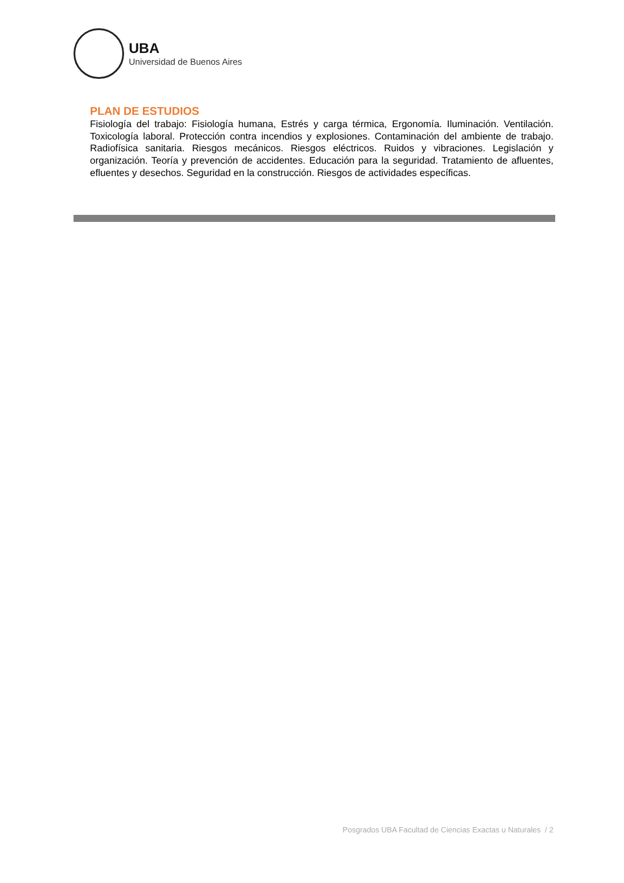UBA
Universidad de Buenos Aires
PLAN DE ESTUDIOS
Fisiología del trabajo: Fisiología humana, Estrés y carga térmica, Ergonomía. Iluminación. Ventilación. Toxicología laboral. Protección contra incendios y explosiones. Contaminación del ambiente de trabajo. Radiofísica sanitaria. Riesgos mecánicos. Riesgos eléctricos. Ruidos y vibraciones. Legislación y organización. Teoría y prevención de accidentes. Educación para la seguridad. Tratamiento de afluentes, efluentes y desechos. Seguridad en la construcción. Riesgos de actividades específicas.
Posgrados UBA Facultad de Ciencias Exactas u Naturales / 2